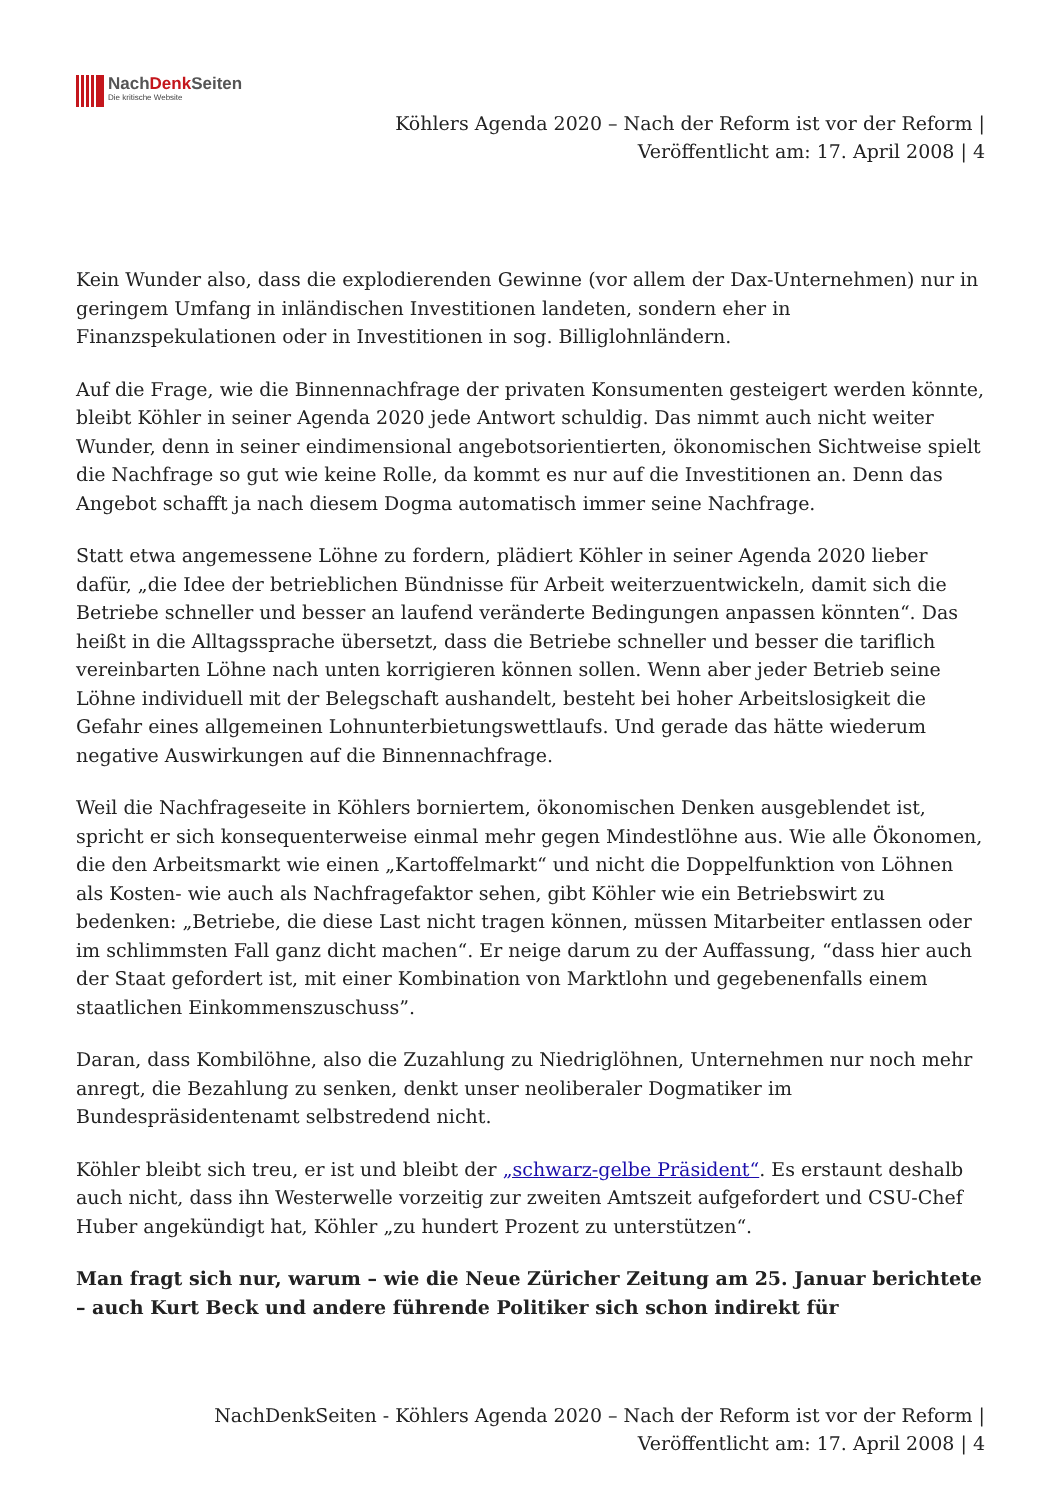NachDenk Seiten
Die kritische Website
Köhlers Agenda 2020 – Nach der Reform ist vor der Reform |
Veröffentlicht am: 17. April 2008 | 4
Kein Wunder also, dass die explodierenden Gewinne (vor allem der Dax-Unternehmen) nur in geringem Umfang in inländischen Investitionen landeten, sondern eher in Finanzspekulationen oder in Investitionen in sog. Billiglohnländern.
Auf die Frage, wie die Binnennachfrage der privaten Konsumenten gesteigert werden könnte, bleibt Köhler in seiner Agenda 2020 jede Antwort schuldig. Das nimmt auch nicht weiter Wunder, denn in seiner eindimensional angebotsorientierten, ökonomischen Sichtweise spielt die Nachfrage so gut wie keine Rolle, da kommt es nur auf die Investitionen an. Denn das Angebot schafft ja nach diesem Dogma automatisch immer seine Nachfrage.
Statt etwa angemessene Löhne zu fordern, plädiert Köhler in seiner Agenda 2020 lieber dafür, „die Idee der betrieblichen Bündnisse für Arbeit weiterzuentwickeln, damit sich die Betriebe schneller und besser an laufend veränderte Bedingungen anpassen könnten“. Das heißt in die Alltagssprache übersetzt, dass die Betriebe schneller und besser die tariflich vereinbarten Löhne nach unten korrigieren können sollen. Wenn aber jeder Betrieb seine Löhne individuell mit der Belegschaft aushandelt, besteht bei hoher Arbeitslosigkeit die Gefahr eines allgemeinen Lohnunterbietungswettlaufs. Und gerade das hätte wiederum negative Auswirkungen auf die Binnennachfrage.
Weil die Nachfrageseite in Köhlers borniertem, ökonomischen Denken ausgeblendet ist, spricht er sich konsequenterweise einmal mehr gegen Mindestlöhne aus. Wie alle Ökonomen, die den Arbeitsmarkt wie einen „Kartoffelmarkt“ und nicht die Doppelfunktion von Löhnen als Kosten- wie auch als Nachfragefaktor sehen, gibt Köhler wie ein Betriebswirt zu bedenken: „Betriebe, die diese Last nicht tragen können, müssen Mitarbeiter entlassen oder im schlimmsten Fall ganz dicht machen“. Er neige darum zu der Auffassung, “dass hier auch der Staat gefordert ist, mit einer Kombination von Marktlohn und gegebenenfalls einem staatlichen Einkommenszuschuss”.
Daran, dass Kombilöhne, also die Zuzahlung zu Niedriglöhnen, Unternehmen nur noch mehr anregt, die Bezahlung zu senken, denkt unser neoliberaler Dogmatiker im Bundespräsidentenamt selbstredend nicht.
Köhler bleibt sich treu, er ist und bleibt der „schwarz-gelbe Präsident“. Es erstaunt deshalb auch nicht, dass ihn Westerwelle vorzeitig zur zweiten Amtszeit aufgefordert und CSU-Chef Huber angekündigt hat, Köhler „zu hundert Prozent zu unterstützen“.
Man fragt sich nur, warum – wie die Neue Züricher Zeitung am 25. Januar berichtete – auch Kurt Beck und andere führende Politiker sich schon indirekt für
NachDenkSeiten - Köhlers Agenda 2020 – Nach der Reform ist vor der Reform |
Veröffentlicht am: 17. April 2008 | 4